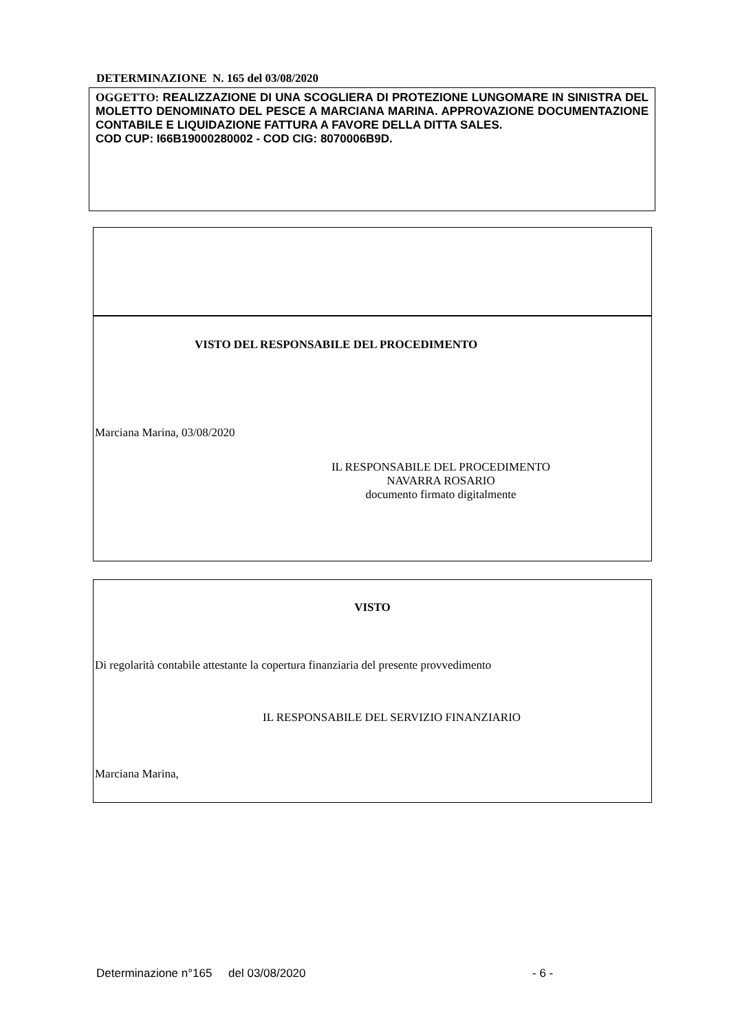DETERMINAZIONE N. 165 del 03/08/2020
OGGETTO: REALIZZAZIONE DI UNA SCOGLIERA DI PROTEZIONE LUNGOMARE IN SINISTRA DEL MOLETTO DENOMINATO DEL PESCE A MARCIANA MARINA. APPROVAZIONE DOCUMENTAZIONE CONTABILE E LIQUIDAZIONE FATTURA A FAVORE DELLA DITTA SALES.
COD CUP: I66B19000280002 - COD CIG: 8070006B9D.
VISTO DEL RESPONSABILE DEL PROCEDIMENTO
Marciana Marina, 03/08/2020
IL RESPONSABILE DEL PROCEDIMENTO
NAVARRA ROSARIO
documento firmato digitalmente
VISTO
Di regolarità contabile attestante la copertura finanziaria del presente provvedimento
IL RESPONSABILE DEL SERVIZIO FINANZIARIO
Marciana Marina,
Determinazione n°165 del 03/08/2020
- 6 -